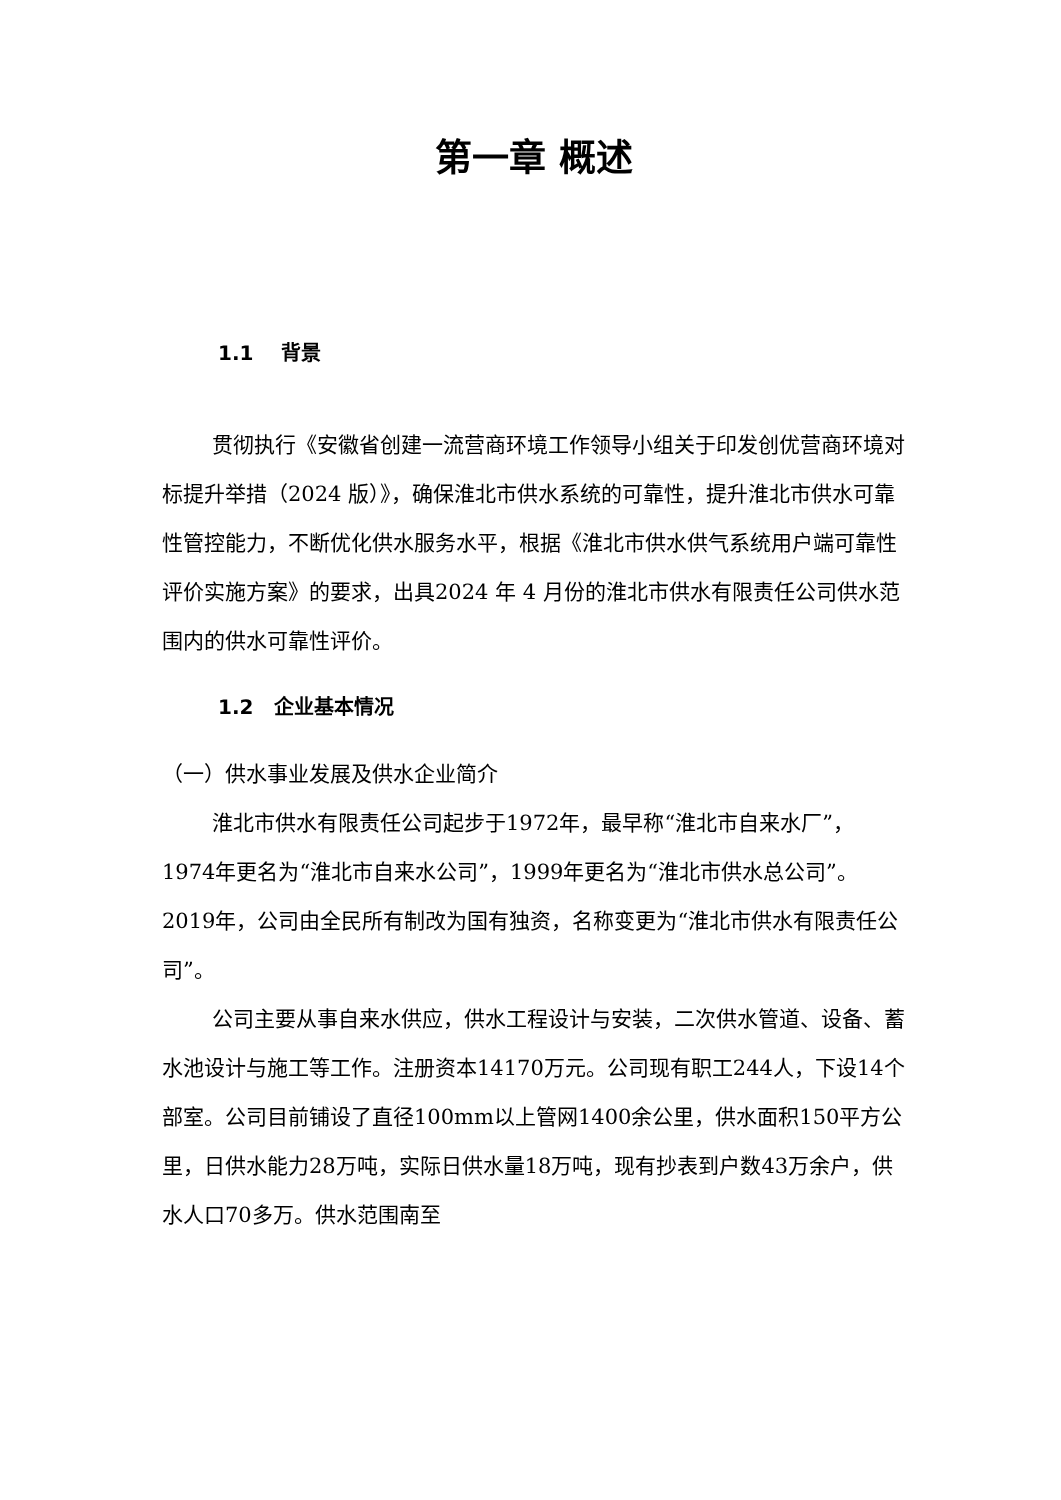第一章 概述
1.1 背景
贯彻执行《安徽省创建一流营商环境工作领导小组关于印发创优营商环境对标提升举措（2024 版）》，确保淮北市供水系统的可靠性，提升淮北市供水可靠性管控能力，不断优化供水服务水平，根据《淮北市供水供气系统用户端可靠性评价实施方案》的要求，出具2024 年 4 月份的淮北市供水有限责任公司供水范围内的供水可靠性评价。
1.2 企业基本情况
（一）供水事业发展及供水企业简介
淮北市供水有限责任公司起步于1972年，最早称“淮北市自来水厂”，1974年更名为“淮北市自来水公司”，1999年更名为“淮北市供水总公司”。2019年，公司由全民所有制改为国有独资，名称变更为“淮北市供水有限责任公司”。
公司主要从事自来水供应，供水工程设计与安装，二次供水管道、设备、蓄水池设计与施工等工作。注册资本14170万元。公司现有职工244人，下设14个部室。公司目前铺设了直径100mm以上管网1400余公里，供水面积150平方公里，日供水能力28万吨，实际日供水量18万吨，现有抄表到户数43万余户，供水人口70多万。供水范围南至